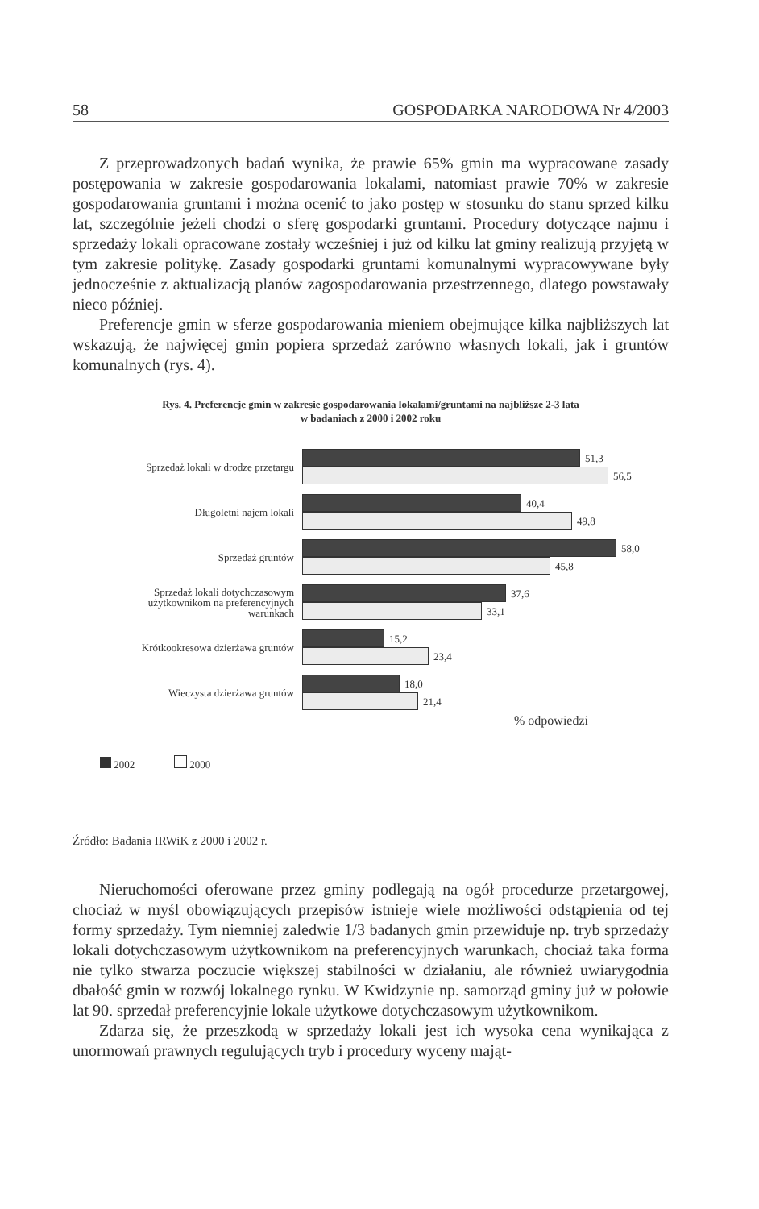58 GOSPODARKA NARODOWA Nr 4/2003
Z przeprowadzonych badań wynika, że prawie 65% gmin ma wypracowane zasady postępowania w zakresie gospodarowania lokalami, natomiast prawie 70% w zakresie gospodarowania gruntami i można ocenić to jako postęp w stosunku do stanu sprzed kilku lat, szczególnie jeżeli chodzi o sferę gospodarki gruntami. Procedury dotyczące najmu i sprzedaży lokali opracowane zostały wcześniej i już od kilku lat gminy realizują przyjętą w tym zakresie politykę. Zasady gospodarki gruntami komunalnymi wypracowywane były jednocześnie z aktualizacją planów zagospodarowania przestrzennego, dlatego powstawały nieco później.
Preferencje gmin w sferze gospodarowania mieniem obejmujące kilka najbliższych lat wskazują, że najwięcej gmin popiera sprzedaż zarówno własnych lokali, jak i gruntów komunalnych (rys. 4).
Rys. 4. Preferencje gmin w zakresie gospodarowania lokalami/gruntami na najbliższe 2-3 lata
w badaniach z 2000 i 2002 roku
Sprzedaż lokali w drodze przetargu
51,3
56,5
Długoletni najem lokali
40,4
49,8
Sprzedaż gruntów
58,0
45,8
Sprzedaż lokali dotychczasowym
użytkownikom na preferencyjnych
warunkach
37,6
33,1
Krótkookresowa dzierżawa gruntów
15,2
23,4
Wieczysta dzierżawa gruntów
18,0
21,4
% odpowiedzi
2002 2000
Źródło: Badania IRWiK z 2000 i 2002 r.
Nieruchomości oferowane przez gminy podlegają na ogół procedurze przetargowej, chociaż w myśl obowiązujących przepisów istnieje wiele możliwości odstąpienia od tej formy sprzedaży. Tym niemniej zaledwie 1/3 badanych gmin przewiduje np. tryb sprzedaży lokali dotychczasowym użytkownikom na preferencyjnych warunkach, chociaż taka forma nie tylko stwarza poczucie większej stabilności w działaniu, ale również uwiarygodnia dbałość gmin w rozwój lokalnego rynku. W Kwidzynie np. samorząd gminy już w połowie lat 90. sprzedał preferencyjnie lokale użytkowe dotychczasowym użytkownikom.
Zdarza się, że przeszkodą w sprzedaży lokali jest ich wysoka cena wynikająca z unormowań prawnych regulujących tryb i procedury wyceny mająt-